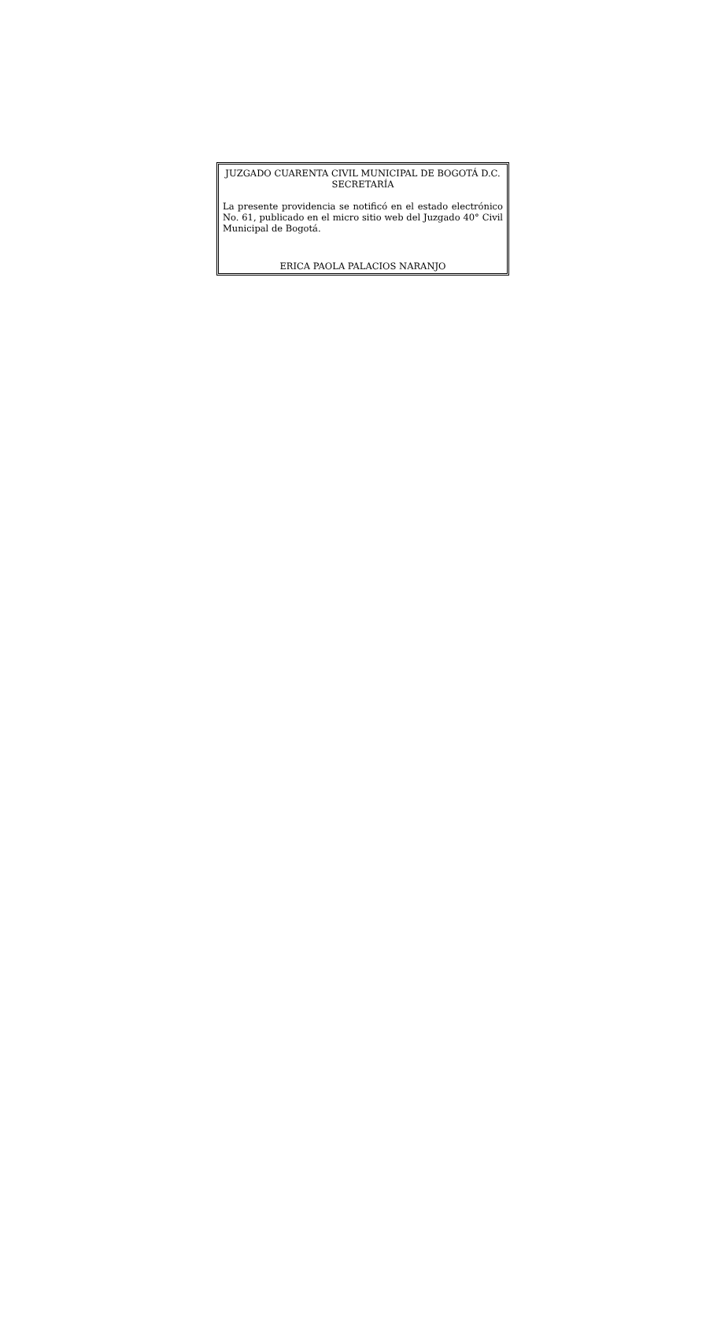JUZGADO CUARENTA CIVIL MUNICIPAL DE BOGOTÁ D.C.
SECRETARÍA
La presente providencia se notificó en el estado electrónico No. 61, publicado en el micro sitio web del Juzgado 40° Civil Municipal de Bogotá.
ERICA PAOLA PALACIOS NARANJO